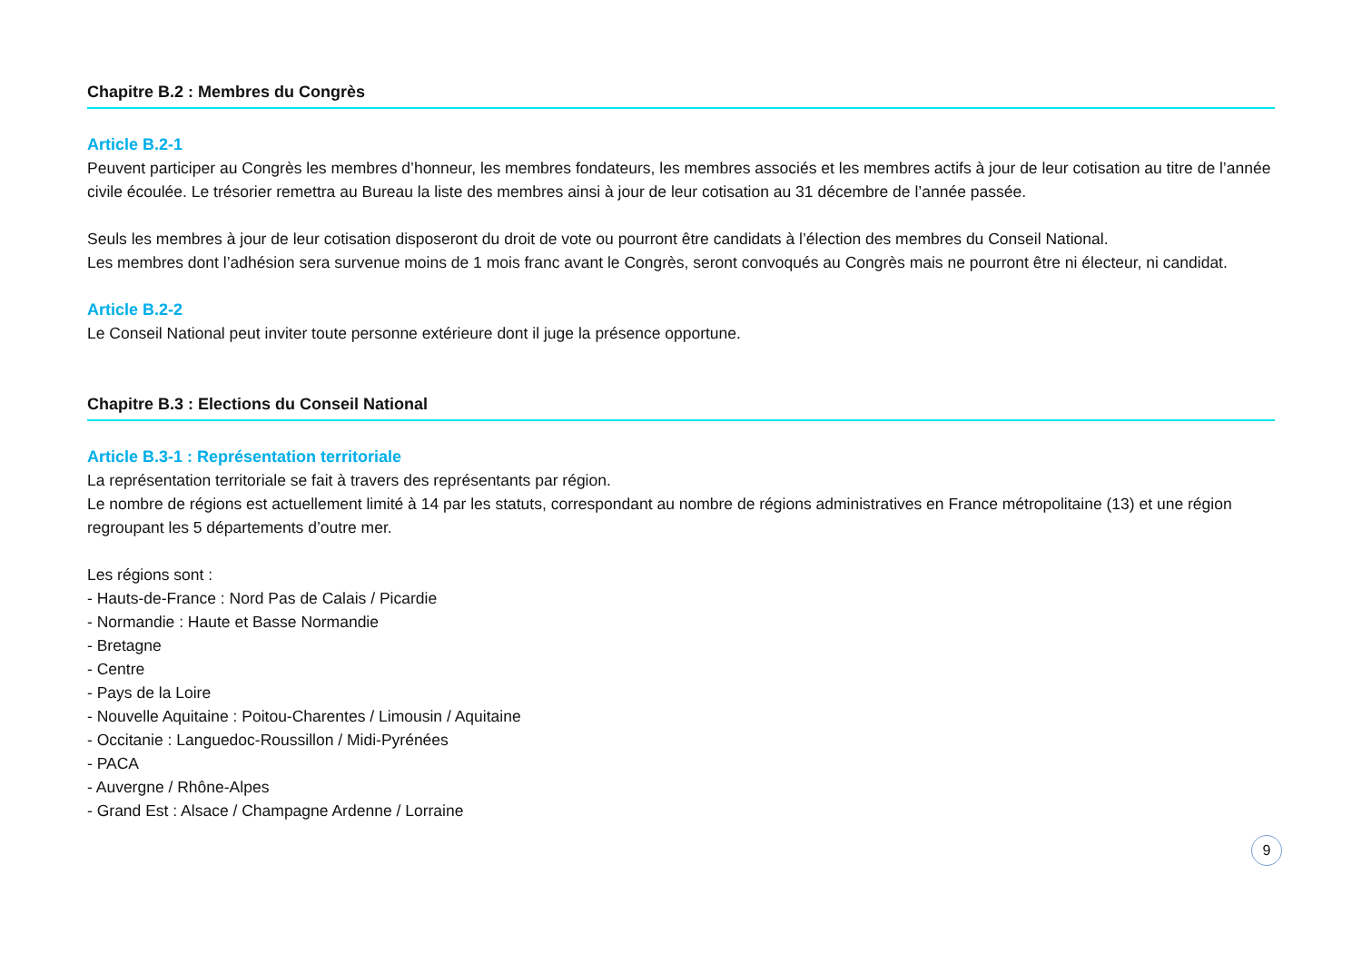Chapitre B.2 : Membres du Congrès
Article B.2-1
Peuvent participer au Congrès les membres d’honneur, les membres fondateurs, les membres associés et les membres actifs à jour de leur cotisation au titre de l’année civile écoulée. Le trésorier remettra au Bureau la liste des membres ainsi à jour de leur cotisation au 31 décembre de l’année passée.
Seuls les membres à jour de leur cotisation disposeront du droit de vote ou pourront être candidats à l’élection des membres du Conseil National.
Les membres dont l’adhésion sera survenue moins de 1 mois franc avant le Congrès, seront convoqués au Congrès mais ne pourront être ni électeur, ni candidat.
Article B.2-2
Le Conseil National peut inviter toute personne extérieure dont il juge la présence opportune.
Chapitre B.3 : Elections du Conseil National
Article B.3-1 : Représentation territoriale
La représentation territoriale se fait à travers des représentants par région.
Le nombre de régions est actuellement limité à 14 par les statuts, correspondant au nombre de régions administratives en France métropolitaine (13) et une région regroupant les 5 départements d’outre mer.
Les régions sont :
- Hauts-de-France : Nord Pas de Calais / Picardie
- Normandie : Haute et Basse Normandie
- Bretagne
- Centre
- Pays de la Loire
- Nouvelle Aquitaine : Poitou-Charentes / Limousin / Aquitaine
- Occitanie : Languedoc-Roussillon / Midi-Pyrénées
- PACA
- Auvergne / Rhône-Alpes
- Grand Est : Alsace / Champagne Ardenne / Lorraine
9